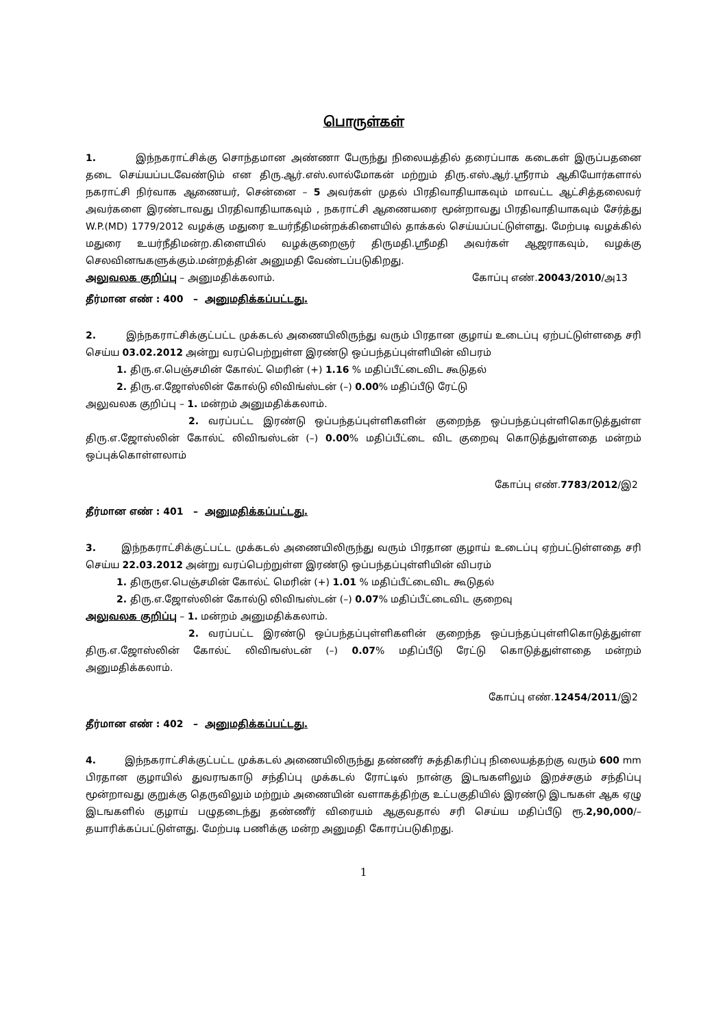பொருள்கள்
1. இந்நகராட்சிக்கு சொந்தமான அண்ணா பேருந்து நிலையத்தில் தரைப்பாக கடைகள் இருப்பதனை தடை செய்யப்படவேண்டும் என திரு.ஆர்.எஸ்.லால்மோகன் மற்றும் திரு.எஸ்.ஆர்.ஸ்ரீராம் ஆகியோர்களால் நகராட்சி நிர்வாக ஆணையர், சென்னை – 5 அவர்கள் முதல் பிரதிவாதியாகவும் மாவட்ட ஆட்சித்தலைவர் அவர்களை இரண்டாவது பிரதிவாதியாகவும் , நகராட்சி ஆணையரை மூன்றாவது பிரதிவாதியாகவும் சேர்த்து W.P.(MD) 1779/2012 வழக்கு மதுரை உயர்நீதிமன்றக்கிளையில் தாக்கல் செய்யப்பட்டுள்ளது. மேற்படி வழக்கில் மதுரை உயர்நீதிமன்ற.கிளையில் வழக்குறைஞர் திருமதி.ஸ்ரீமதி அவர்கள் ஆஜராகவும், வழக்கு செலவினஙகளுக்கும்.மன்றத்தின் அனுமதி வேண்டப்படுகிறது.
அலுவலக குறிப்பு – அனுமதிக்கலாம். கோப்பு எண்.20043/2010/அ13
தீர்மான எண் : 400 – அனுமதிக்கப்பட்டது.
2. இந்நகராட்சிக்குட்பட்ட முக்கடல் அணையிலிருந்து வரும் பிரதான குழாய் உடைப்பு ஏற்பட்டுள்ளதை சரி செய்ய 03.02.2012 அன்று வரப்பெற்றுள்ள இரண்டு ஒப்பந்தப்புள்ளியின் விபரம்
1. திரு.எ.பெஞ்சமின் கோல்ட் மெரின் (+) 1.16 % மதிப்பீட்டைவிட கூடுதல்
2. திரு.எ.ஜோஸ்லின் கோல்டு லிவிங்ஸ்டன் (–) 0.00% மதிப்பீடு ரேட்டு
அலுவலக குறிப்பு – 1. மன்றம் அனுமதிக்கலாம்.
2. வரப்பட்ட இரண்டு ஒப்பந்தப்புள்ளிகளின் குறைந்த ஒப்பந்தப்புள்ளிகொடுத்துள்ள திரு.எ.ஜோஸ்லின் கோல்ட் லிவிஙஸ்டன் (–) 0.00% மதிப்பீட்டை விட குறைவு கொடுத்துள்ளதை மன்றம் ஒப்புக்கொள்ளலாம்
கோப்பு எண்.7783/2012/இ2
தீர்மான எண் : 401 – அனுமதிக்கப்பட்டது.
3. இந்நகராட்சிக்குட்பட்ட முக்கடல் அணையிலிருந்து வரும் பிரதான குழாய் உடைப்பு ஏற்பட்டுள்ளதை சரி செய்ய 22.03.2012 அன்று வரப்பெற்றுள்ள இரண்டு ஒப்பந்தப்புள்ளியின் விபரம்
1. திருருஎ.பெஞ்சமின் கோல்ட் மெரின் (+) 1.01 % மதிப்பீட்டைவிட கூடுதல்
2. திரு.எ.ஜோஸ்லின் கோல்டு லிவிஙஸ்டன் (–) 0.07% மதிப்பீட்டைவிட குறைவு
அலுவலக குறிப்பு – 1. மன்றம் அனுமதிக்கலாம்.
2. வரப்பட்ட இரண்டு ஒப்பந்தப்புள்ளிகளின் குறைந்த ஒப்பந்தப்புள்ளிகொடுத்துள்ள திரு.எ.ஜோஸ்லின் கோல்ட் லிவிஙஸ்டன் (–) 0.07% மதிப்பீடு ரேட்டு கொடுத்துள்ளதை மன்றம் அனுமதிக்கலாம்.
கோப்பு எண்.12454/2011/இ2
தீர்மான எண் : 402 – அனுமதிக்கப்பட்டது.
4. இந்நகராட்சிக்குட்பட்ட முக்கடல் அணையிலிருந்து தண்ணீர் சுத்திகரிப்பு நிலையத்தற்கு வரும் 600 mm பிரதான குழாயில் துவரஙகாடு சந்திப்பு முக்கடல் ரோட்டில் நான்கு இடஙகளிலும் இறச்சகும் சந்திப்பு மூன்றாவது குறுக்கு தெருவிலும் மற்றும் அணையின் வளாகத்திற்கு உட்பகுதியில் இரண்டு இடஙகள் ஆக ஏழு இடஙகளில் குழாய் பழுதடைந்து தண்ணீர் விரையம் ஆகுவதால் சரி செய்ய மதிப்பீடு ரூ.2,90,000/– தயாரிக்கப்பட்டுள்ளது. மேற்படி பணிக்கு மன்ற அனுமதி கோரப்படுகிறது.
1